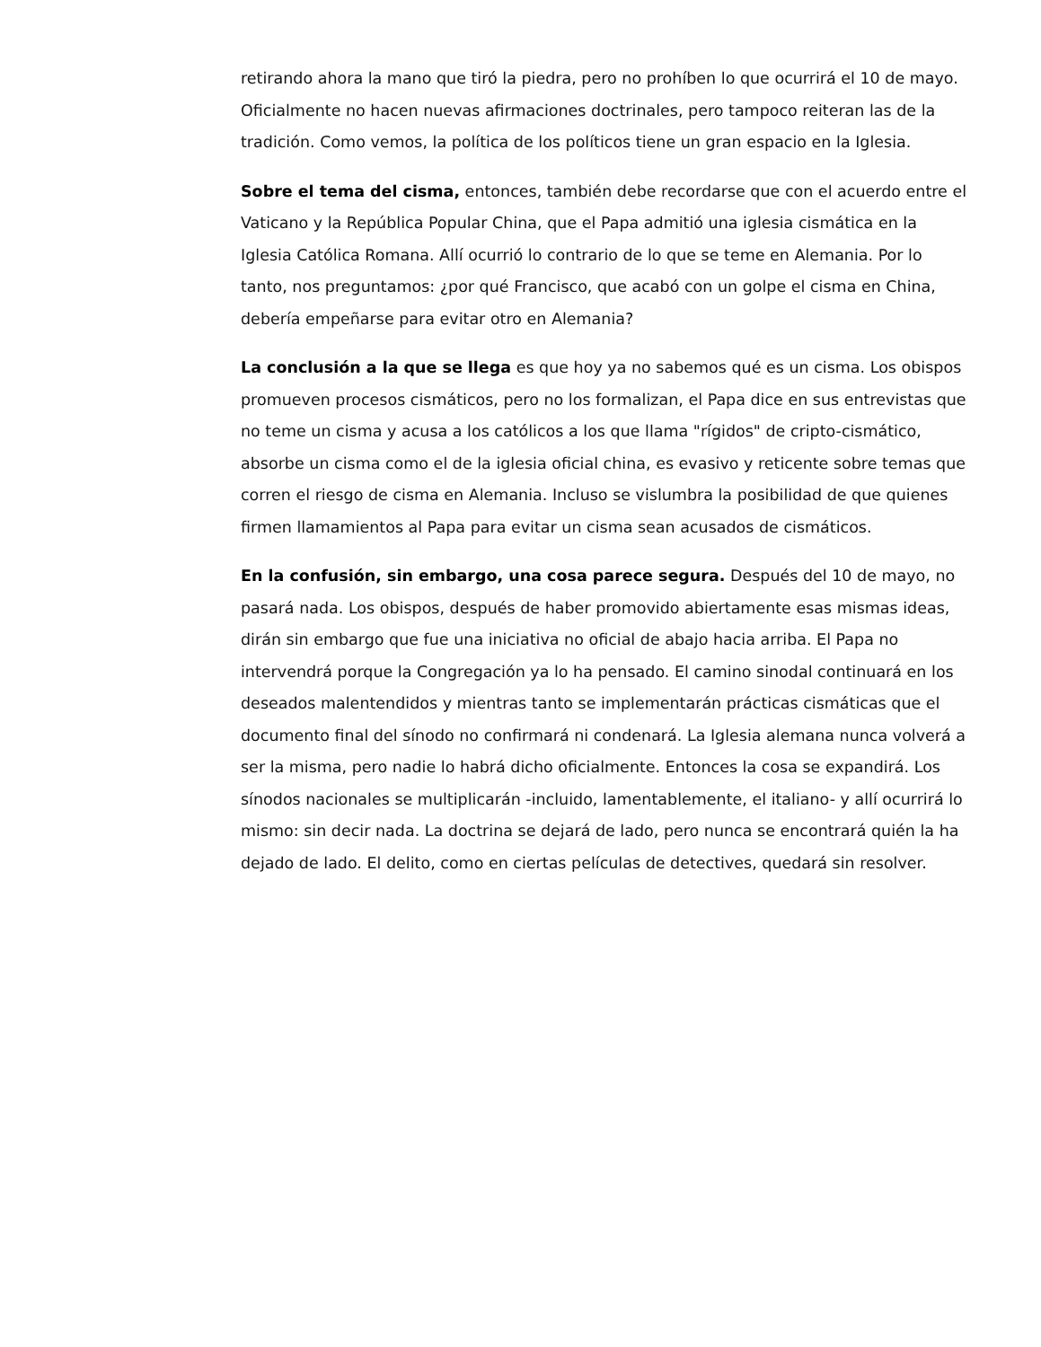retirando ahora la mano que tiró la piedra, pero no prohíben lo que ocurrirá el 10 de mayo. Oficialmente no hacen nuevas afirmaciones doctrinales, pero tampoco reiteran las de la tradición. Como vemos, la política de los políticos tiene un gran espacio en la Iglesia.
Sobre el tema del cisma, entonces, también debe recordarse que con el acuerdo entre el Vaticano y la República Popular China, que el Papa admitió una iglesia cismática en la Iglesia Católica Romana. Allí ocurrió lo contrario de lo que se teme en Alemania. Por lo tanto, nos preguntamos: ¿por qué Francisco, que acabó con un golpe el cisma en China, debería empeñarse para evitar otro en Alemania?
La conclusión a la que se llega es que hoy ya no sabemos qué es un cisma. Los obispos promueven procesos cismáticos, pero no los formalizan, el Papa dice en sus entrevistas que no teme un cisma y acusa a los católicos a los que llama "rígidos" de cripto-cismático, absorbe un cisma como el de la iglesia oficial china, es evasivo y reticente sobre temas que corren el riesgo de cisma en Alemania. Incluso se vislumbra la posibilidad de que quienes firmen llamamientos al Papa para evitar un cisma sean acusados de cismáticos.
En la confusión, sin embargo, una cosa parece segura. Después del 10 de mayo, no pasará nada. Los obispos, después de haber promovido abiertamente esas mismas ideas, dirán sin embargo que fue una iniciativa no oficial de abajo hacia arriba. El Papa no intervendrá porque la Congregación ya lo ha pensado. El camino sinodal continuará en los deseados malentendidos y mientras tanto se implementarán prácticas cismáticas que el documento final del sínodo no confirmará ni condenará. La Iglesia alemana nunca volverá a ser la misma, pero nadie lo habrá dicho oficialmente. Entonces la cosa se expandirá. Los sínodos nacionales se multiplicarán -incluido, lamentablemente, el italiano- y allí ocurrirá lo mismo: sin decir nada. La doctrina se dejará de lado, pero nunca se encontrará quién la ha dejado de lado. El delito, como en ciertas películas de detectives, quedará sin resolver.